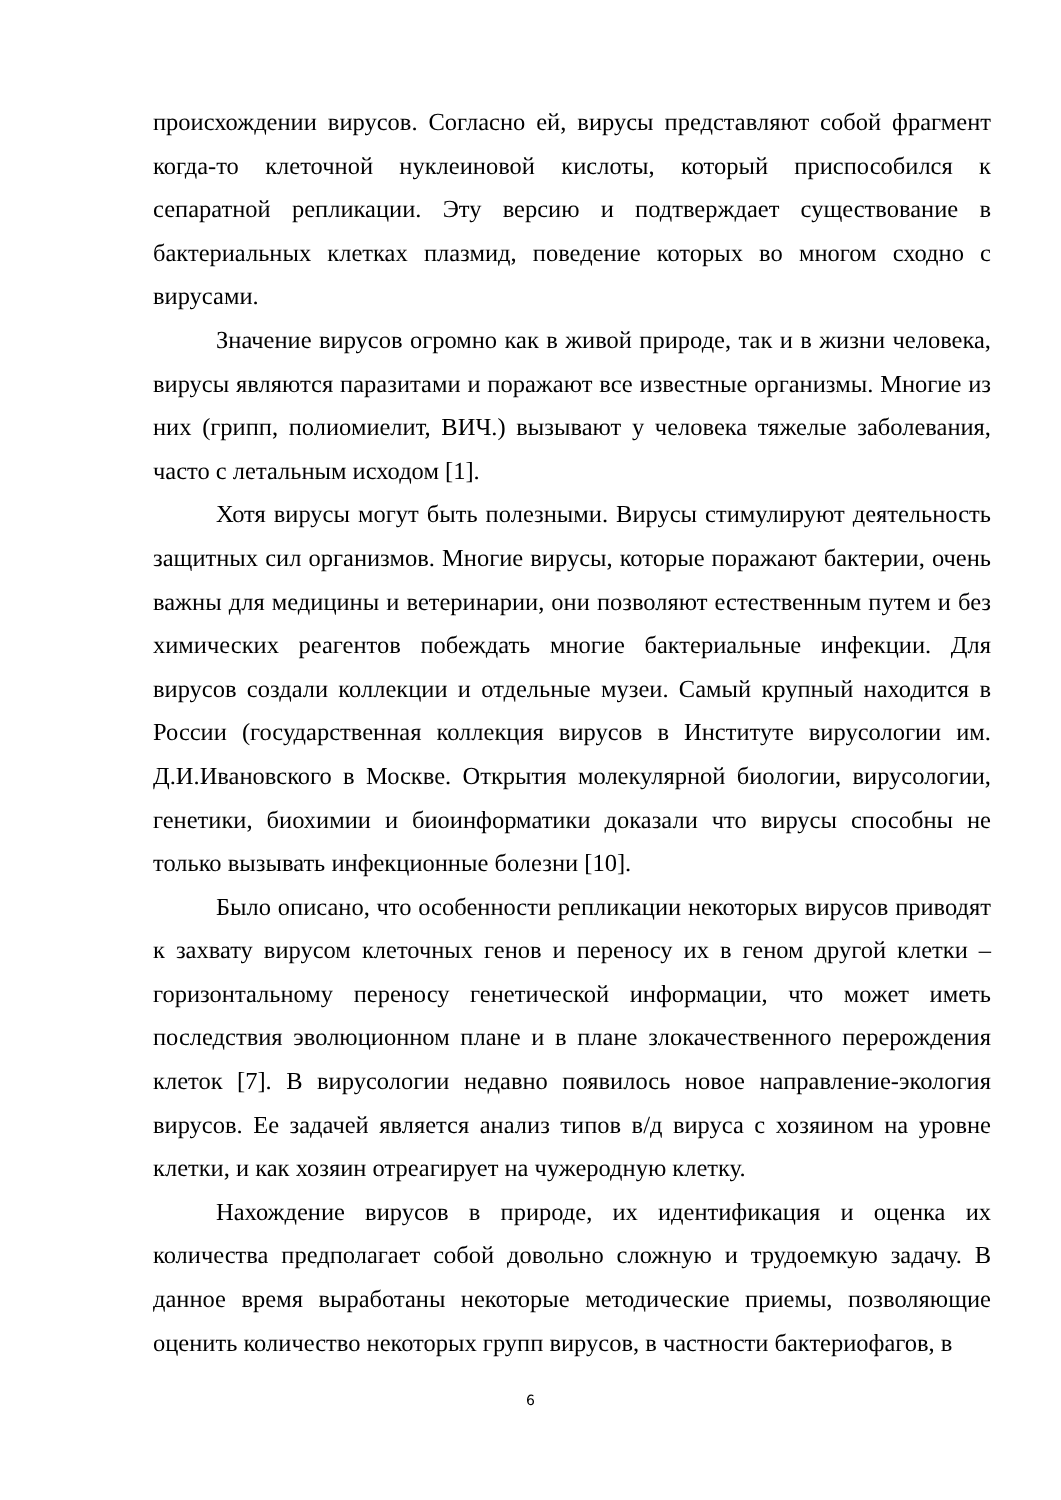происхождении вирусов. Согласно ей, вирусы представляют собой фрагмент когда-то клеточной нуклеиновой кислоты, который приспособился к сепаратной репликации. Эту версию и подтверждает существование в бактериальных клетках плазмид, поведение которых во многом сходно с вирусами.
Значение вирусов огромно как в живой природе, так и в жизни человека, вирусы являются паразитами и поражают все известные организмы. Многие из них (грипп, полиомиелит, ВИЧ.) вызывают у человека тяжелые заболевания, часто с летальным исходом [1].
Хотя вирусы могут быть полезными. Вирусы стимулируют деятельность защитных сил организмов. Многие вирусы, которые поражают бактерии, очень важны для медицины и ветеринарии, они позволяют естественным путем и без химических реагентов побеждать многие бактериальные инфекции. Для вирусов создали коллекции и отдельные музеи. Самый крупный находится в России (государственная коллекция вирусов в Институте вирусологии им. Д.И.Ивановского в Москве. Открытия молекулярной биологии, вирусологии, генетики, биохимии и биоинформатики доказали что вирусы способны не только вызывать инфекционные болезни [10].
Было описано, что особенности репликации некоторых вирусов приводят к захвату вирусом клеточных генов и переносу их в геном другой клетки – горизонтальному переносу генетической информации, что может иметь последствия эволюционном плане и в плане злокачественного перерождения клеток [7]. В вирусологии недавно появилось новое направление-экология вирусов. Ее задачей является анализ типов в/д вируса с хозяином на уровне клетки, и как хозяин отреагирует на чужеродную клетку.
Нахождение вирусов в природе, их идентификация и оценка их количества предполагает собой довольно сложную и трудоемкую задачу. В данное время выработаны некоторые методические приемы, позволяющие оценить количество некоторых групп вирусов, в частности бактериофагов, в
6